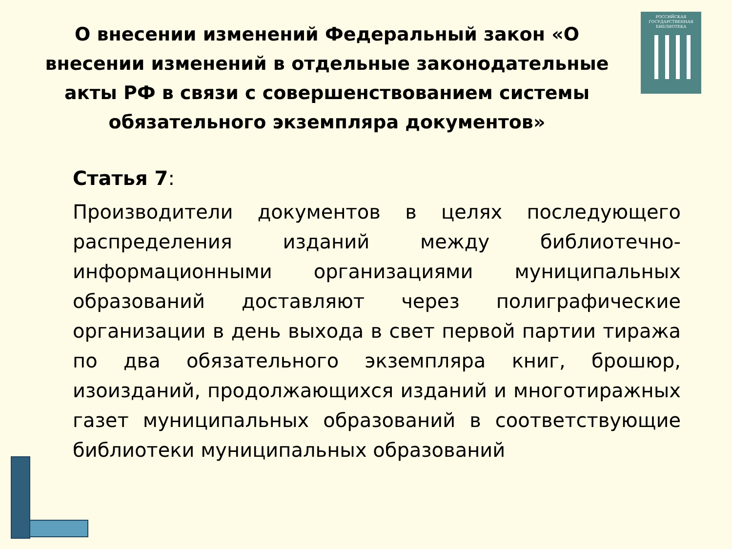О внесении изменений Федеральный закон «О внесении изменений в отдельные законодательные акты РФ в связи с совершенствованием системы обязательного экземпляра документов»
РОССИЙСКАЯ
ГОСУДАРСТВЕННАЯ
БИБЛИОТЕКА
Статья 7:
Производители документов в целях последующего распределения изданий между библиотечно-информационными организациями муниципальных образований доставляют через полиграфические организации в день выхода в свет первой партии тиража по два обязательного экземпляра книг, брошюр, изоизданий, продолжающихся изданий и многотиражных газет муниципальных образований в соответствующие библиотеки муниципальных образований